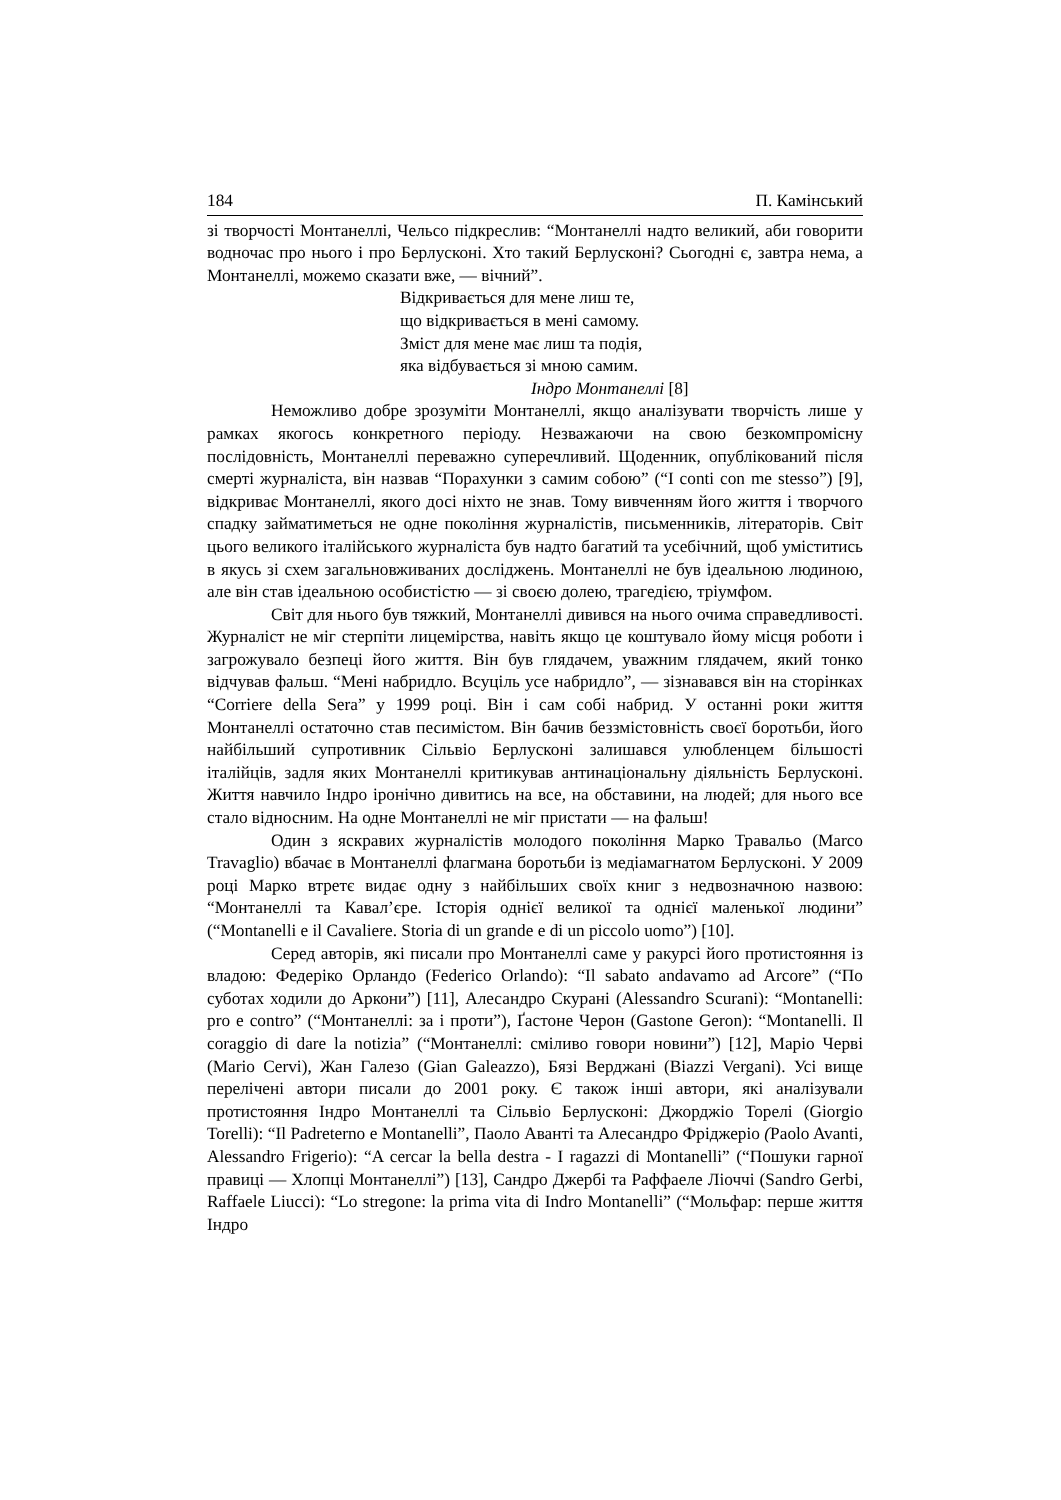184 П. Камінський
зі творчості Монтанеллі, Чельсо підкреслив: “Монтанеллі надто великий, аби говорити водночас про нього і про Берлусконі. Хто такий Берлусконі? Сьогодні є, завтра нема, а Монтанеллі, можемо сказати вже, — вічний”.
Відкривається для мене лиш те,
що відкривається в мені самому.
Зміст для мене має лиш та подія,
яка відбувається зі мною самим.
Індро Монтанеллі [8]
Неможливо добре зрозуміти Монтанеллі, якщо аналізувати творчість лише у рамках якогось конкретного періоду. Незважаючи на свою безкомпромісну послідовність, Монтанеллі переважно суперечливий. Щоденник, опублікований після смерті журналіста, він назвав “Порахунки з самим собою” (“I conti con me stesso”) [9], відкриває Монтанеллі, якого досі ніхто не знав. Тому вивченням його життя і творчого спадку займатиметься не одне покоління журналістів, письменників, літераторів. Світ цього великого італійського журналіста був надто багатий та усебічний, щоб уміститись в якусь зі схем загальновживаних досліджень. Монтанеллі не був ідеальною людиною, але він став ідеальною особистістю — зі своєю долею, трагедією, тріумфом.
Світ для нього був тяжкий, Монтанеллі дивився на нього очима справедливості. Журналіст не міг стерпіти лицемірства, навіть якщо це коштувало йому місця роботи і загрожувало безпеці його життя. Він був глядачем, уважним глядачем, який тонко відчував фальш. “Мені набридло. Всуціль усе набридло”, — зізнавався він на сторінках “Corriere della Sera” у 1999 році. Він і сам собі набрид. У останні роки життя Монтанеллі остаточно став песимістом. Він бачив беззмістовність своєї боротьби, його найбільший супротивник Сільвіо Берлусконі залишався улюбленцем більшості італійців, задля яких Монтанеллі критикував антинаціональну діяльність Берлусконі. Життя навчило Індро іронічно дивитись на все, на обставини, на людей; для нього все стало відносним. На одне Монтанеллі не міг пристати — на фальш!
Один з яскравих журналістів молодого покоління Марко Травальо (Marco Travaglio) вбачає в Монтанеллі флагмана боротьби із медіамагнатом Берлусконі. У 2009 році Марко втретє видає одну з найбільших своїх книг з недвозначною назвою: “Монтанеллі та Кавал’єре. Історія однієї великої та однієї маленької людини” (“Montanelli e il Cavaliere. Storia di un grande e di un piccolo uomo”) [10].
Серед авторів, які писали про Монтанеллі саме у ракурсі його протистояння із владою: Федеріко Орландо (Federico Orlando): “Il sabato andavamo ad Arcore” (“По суботах ходили до Аркони”) [11], Алесандро Скурані (Alessandro Scurani): “Montanelli: pro e contro” (“Монтанеллі: за і проти”), Ґастоне Черон (Gastone Geron): “Montanelli. Il coraggio di dare la notizia” (“Монтанеллі: сміливо говори новини”) [12], Маріо Черві (Mario Cervi), Жан Галезо (Gian Galeazzo), Бязі Верджані (Biazzi Vergani). Усі вище перелічені автори писали до 2001 року. Є також інші автори, які аналізували протистояння Індро Монтанеллі та Сільвіо Берлусконі: Джорджіо Торелі (Giorgio Torelli): “Il Padreterno e Montanelli”, Паоло Аванті та Алесандро Фріджеріо (Paolo Avanti, Alessandro Frigerio): “A cercar la bella destra - I ragazzi di Montanelli” (“Пошуки гарної правиці — Хлопці Монтанеллі”) [13], Сандро Джербі та Раффаеле Ліоччі (Sandro Gerbi, Raffaele Liucci): “Lo stregone: la prima vita di Indro Montanelli” (“Мольфар: перше життя Індро